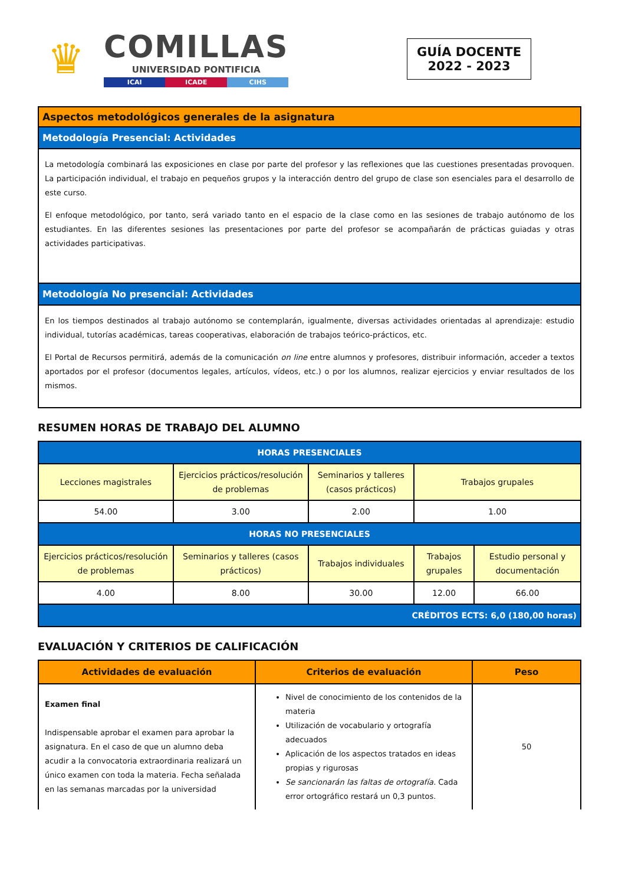♛
COMILLAS
UNIVERSIDAD PONTIFICIA
ICAI ICADE CIHS
GUÍA DOCENTE
2022 - 2023
| Aspectos metodológicos generales de la asignatura |
| Metodología Presencial: Actividades |
| La metodología combinará las exposiciones en clase por parte del profesor y las reflexiones que las cuestiones presentadas provoquen. La participación individual, el trabajo en pequeños grupos y la interacción dentro del grupo de clase son esenciales para el desarrollo de este curso. El enfoque metodológico, por tanto, será variado tanto en el espacio de la clase como en las sesiones de trabajo autónomo de los estudiantes. En las diferentes sesiones las presentaciones por parte del profesor se acompañarán de prácticas guiadas y otras actividades participativas. |
| Metodología No presencial: Actividades |
| En los tiempos destinados al trabajo autónomo se contemplarán, igualmente, diversas actividades orientadas al aprendizaje: estudio individual, tutorías académicas, tareas cooperativas, elaboración de trabajos teórico-prácticos, etc. El Portal de Recursos permitirá, además de la comunicación on line entre alumnos y profesores, distribuir información, acceder a textos aportados por el profesor (documentos legales, artículos, vídeos, etc.) o por los alumnos, realizar ejercicios y enviar resultados de los mismos. |
RESUMEN HORAS DE TRABAJO DEL ALUMNO
| HORAS PRESENCIALES | | | | |
| --- | --- | --- | --- | --- |
| Lecciones magistrales | Ejercicios prácticos/resolución de problemas | Seminarios y talleres (casos prácticos) | Trabajos grupales | |
| 54.00 | 3.00 | 2.00 | 1.00 | |
| HORAS NO PRESENCIALES | | | | |
| Ejercicios prácticos/resolución de problemas | Seminarios y talleres (casos prácticos) | Trabajos individuales | Trabajos grupales | Estudio personal y documentación |
| 4.00 | 8.00 | 30.00 | 12.00 | 66.00 |
| CRÉDITOS ECTS: 6,0 (180,00 horas) | | | | |
EVALUACIÓN Y CRITERIOS DE CALIFICACIÓN
| Actividades de evaluación | Criterios de evaluación | Peso |
| --- | --- | --- |
| Examen final Indispensable aprobar el examen para aprobar la asignatura. En el caso de que un alumno deba acudir a la convocatoria extraordinaria realizará un único examen con toda la materia. Fecha señalada en las semanas marcadas por la universidad | Nivel de conocimiento de los contenidos de la materia Utilización de vocabulario y ortografía adecuados Aplicación de los aspectos tratados en ideas propias y rigurosas Se sancionarán las faltas de ortografía. Cada error ortográfico restará un 0,3 puntos. | 50 |